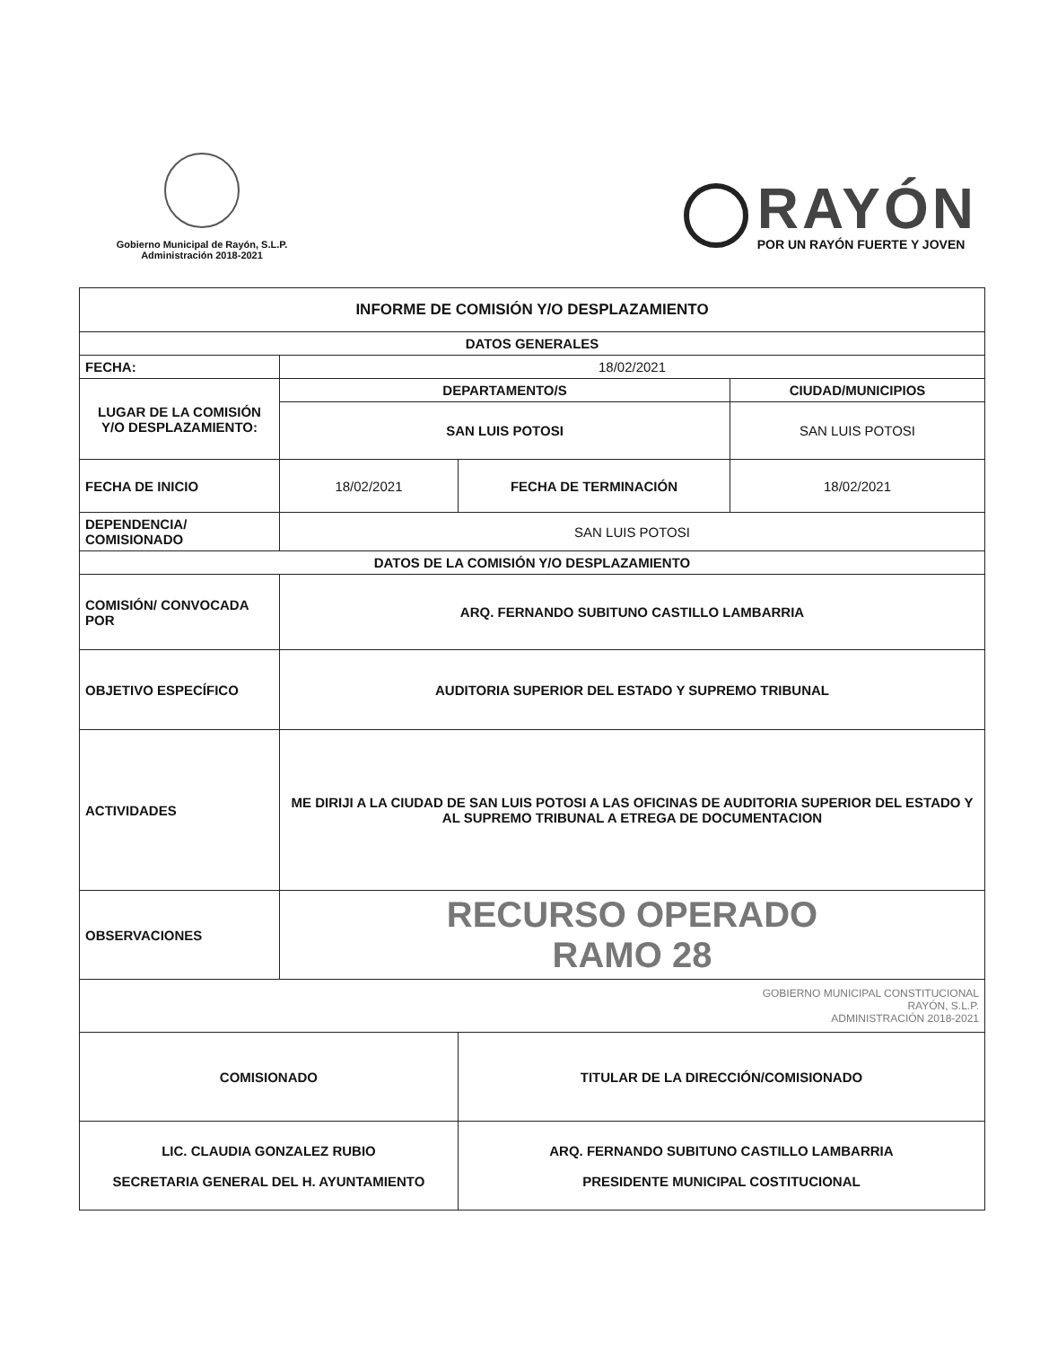Gobierno Municipal de Rayón, S.L.P.
Administración 2018-2021
RAYÓN
POR UN RAYÓN FUERTE Y JOVEN
| INFORME DE COMISIÓN Y/O DESPLAZAMIENTO | | | |
| --- | --- | --- | --- |
| DATOS GENERALES | | | |
| FECHA: | 18/02/2021 | | |
| LUGAR DE LA COMISIÓN Y/O DESPLAZAMIENTO: | DEPARTAMENTO/S | | CIUDAD/MUNICIPIOS |
| | SAN LUIS POTOSI | | SAN LUIS POTOSI |
| FECHA DE INICIO | 18/02/2021 | FECHA DE TERMINACIÓN | 18/02/2021 |
| DEPENDENCIA/ COMISIONADO | SAN LUIS POTOSI | | |
| DATOS DE LA COMISIÓN Y/O DESPLAZAMIENTO | | | |
| COMISIÓN/ CONVOCADA POR | ARQ. FERNANDO SUBITUNO CASTILLO LAMBARRIA | | |
| OBJETIVO ESPECÍFICO | AUDITORIA SUPERIOR DEL ESTADO Y SUPREMO TRIBUNAL | | |
| ACTIVIDADES | ME DIRIJI A LA CIUDAD DE SAN LUIS POTOSI A LAS OFICINAS DE AUDITORIA SUPERIOR DEL ESTADO Y AL SUPREMO TRIBUNAL A ETREGA DE DOCUMENTACION | | |
| OBSERVACIONES | RECURSO OPERADO RAMO 28 | | |
| GOBIERNO MUNICIPAL CONSTITUCIONAL RAYÓN, S.L.P. ADMINISTRACIÓN 2018-2021 | | | |
| COMISIONADO | | TITULAR DE LA DIRECCIÓN/COMISIONADO | |
| LIC. CLAUDIA GONZALEZ RUBIO SECRETARIA GENERAL DEL H. AYUNTAMIENTO | | ARQ. FERNANDO SUBITUNO CASTILLO LAMBARRIA PRESIDENTE MUNICIPAL COSTITUCIONAL | |